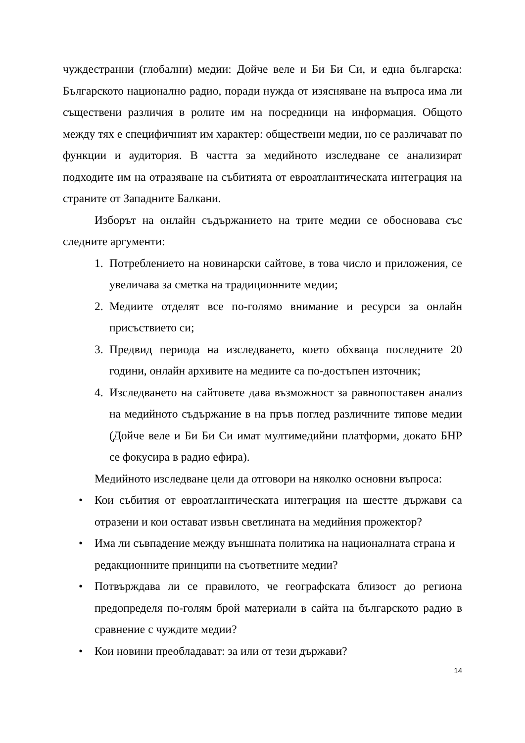чуждестранни (глобални) медии: Дойче веле и Би Би Си, и една българска: Българското национално радио, поради нужда от изясняване на въпроса има ли съществени различия в ролите им на посредници на информация. Общото между тях е специфичният им характер: обществени медии, но се различават по функции и аудитория. В частта за медийното изследване се анализират подходите им на отразяване на събитията от евроатлантическата интеграция на страните от Западните Балкани.
Изборът на онлайн съдържанието на трите медии се обосновава със следните аргументи:
1. Потреблението на новинарски сайтове, в това число и приложения, се увеличава за сметка на традиционните медии;
2. Медиите отделят все по-голямо внимание и ресурси за онлайн присъствието си;
3. Предвид периода на изследването, което обхваща последните 20 години, онлайн архивите на медиите са по-достъпен източник;
4. Изследването на сайтовете дава възможност за равнопоставен анализ на медийното съдържание в на пръв поглед различните типове медии (Дойче веле и Би Би Си имат мултимедийни платформи, докато БНР се фокусира в радио ефира).
Медийното изследване цели да отговори на няколко основни въпроса:
• Кои събития от евроатлантическата интеграция на шестте държави са отразени и кои остават извън светлината на медийния прожектор?
• Има ли съвпадение между външната политика на националната страна и редакционните принципи на съответните медии?
• Потвърждава ли се правилото, че географската близост до региона предопределя по-голям брой материали в сайта на българското радио в сравнение с чуждите медии?
• Кои новини преобладават: за или от тези държави?
14